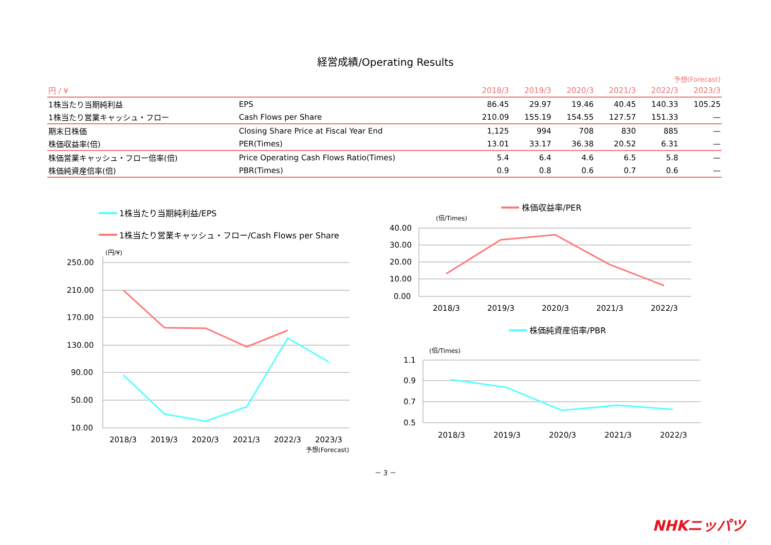経営成績/Operating Results
予想(Forecast)
| 円 / ¥ | | 2018/3 | 2019/3 | 2020/3 | 2021/3 | 2022/3 | 2023/3 |
| --- | --- | --- | --- | --- | --- | --- | --- |
| 1株当たり当期純利益 | EPS | 86.45 | 29.97 | 19.46 | 40.45 | 140.33 | 105.25 |
| 1株当たり営業キャッシュ・フロー | Cash Flows per Share | 210.09 | 155.19 | 154.55 | 127.57 | 151.33 | — |
| 期末日株価 | Closing Share Price at Fiscal Year End | 1,125 | 994 | 708 | 830 | 885 | — |
| 株価収益率(倍) | PER(Times) | 13.01 | 33.17 | 36.38 | 20.52 | 6.31 | — |
| 株価営業キャッシュ・フロー倍率(倍) | Price Operating Cash Flows Ratio(Times) | 5.4 | 6.4 | 4.6 | 6.5 | 5.8 | — |
| 株価純資産倍率(倍) | PBR(Times) | 0.9 | 0.8 | 0.6 | 0.7 | 0.6 | — |
1株当たり当期純利益/EPS
1株当たり営業キャッシュ・フロー/Cash Flows per Share
(円/¥)
250.00
210.00
170.00
130.00
90.00
50.00
10.00
2018/3
2019/3
2020/3
2021/3
2022/3
2023/3
予想(Forecast)
株価収益率/PER
(倍/Times)
40.00
30.00
20.00
10.00
0.00
2018/3
2019/3
2020/3
2021/3
2022/3
株価純資産倍率/PBR
(倍/Times)
1.1
0.9
0.7
0.5
2018/3
2019/3
2020/3
2021/3
2022/3
－ 3 －
NHKニッパツ